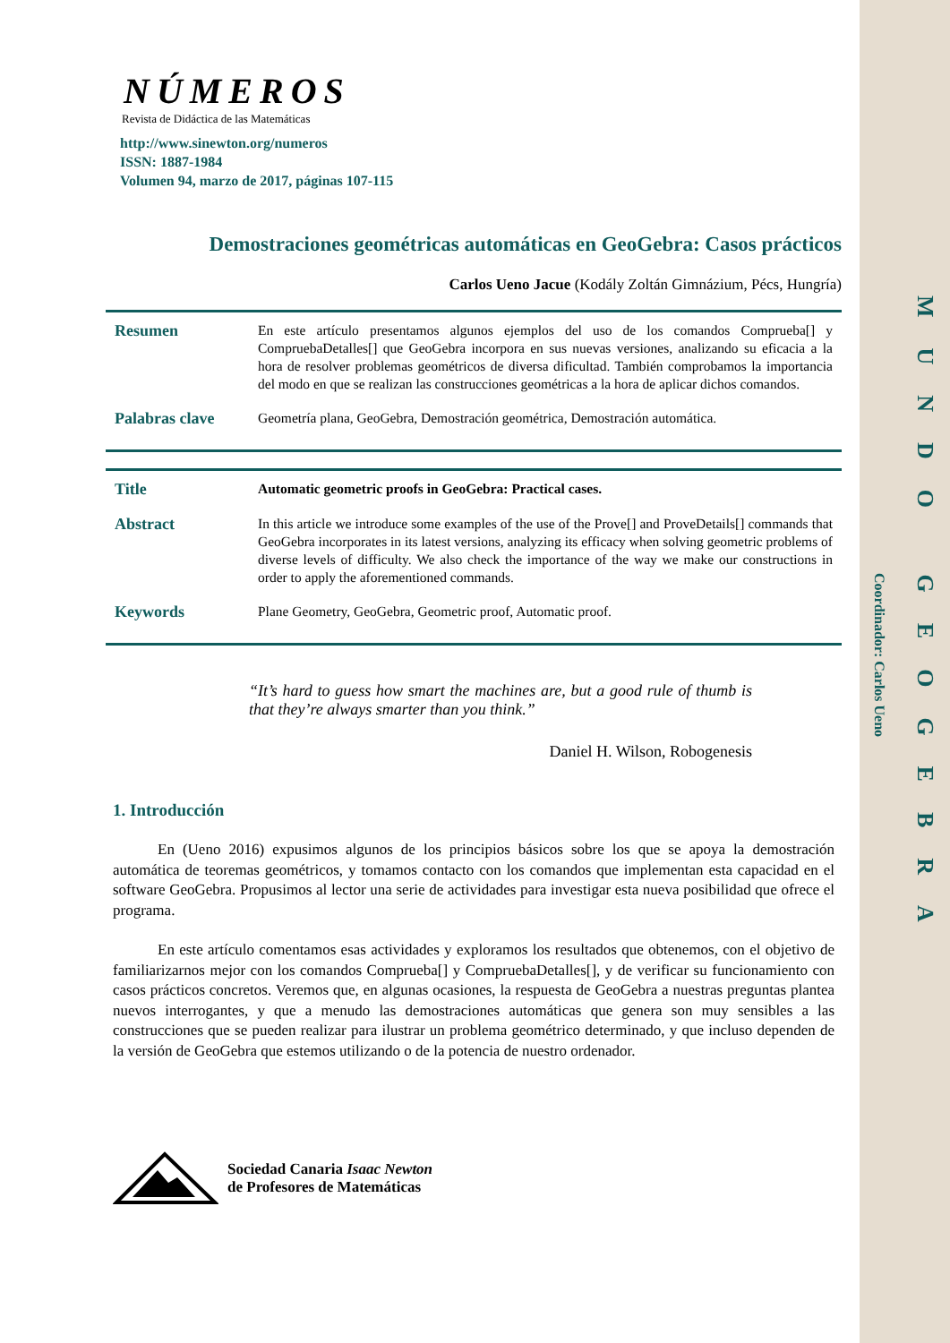Coordinador: Carlos Ueno
MUNDO GEOGEBRA
NÚMEROS
Revista de Didáctica de las Matemáticas
http://www.sinewton.org/numeros
ISSN: 1887-1984
Volumen 94, marzo de 2017, páginas 107-115
Demostraciones geométricas automáticas en GeoGebra: Casos prácticos
Carlos Ueno Jacue (Kodály Zoltán Gimnázium, Pécs, Hungría)
Resumen
En este artículo presentamos algunos ejemplos del uso de los comandos Comprueba[] y CompruebaDetalles[] que GeoGebra incorpora en sus nuevas versiones, analizando su eficacia a la hora de resolver problemas geométricos de diversa dificultad. También comprobamos la importancia del modo en que se realizan las construcciones geométricas a la hora de aplicar dichos comandos.
Palabras clave
Geometría plana, GeoGebra, Demostración geométrica, Demostración automática.
Title
Automatic geometric proofs in GeoGebra: Practical cases.
Abstract
In this article we introduce some examples of the use of the Prove[] and ProveDetails[] commands that GeoGebra incorporates in its latest versions, analyzing its efficacy when solving geometric problems of diverse levels of difficulty. We also check the importance of the way we make our constructions in order to apply the aforementioned commands.
Keywords
Plane Geometry, GeoGebra, Geometric proof, Automatic proof.
“It’s hard to guess how smart the machines are, but a good rule of thumb is that they’re always smarter than you think.”
Daniel H. Wilson, Robogenesis
1. Introducción
En (Ueno 2016) expusimos algunos de los principios básicos sobre los que se apoya la demostración automática de teoremas geométricos, y tomamos contacto con los comandos que implementan esta capacidad en el software GeoGebra. Propusimos al lector una serie de actividades para investigar esta nueva posibilidad que ofrece el programa.
En este artículo comentamos esas actividades y exploramos los resultados que obtenemos, con el objetivo de familiarizarnos mejor con los comandos Comprueba[] y CompruebaDetalles[], y de verificar su funcionamiento con casos prácticos concretos. Veremos que, en algunas ocasiones, la respuesta de GeoGebra a nuestras preguntas plantea nuevos interrogantes, y que a menudo las demostraciones automáticas que genera son muy sensibles a las construcciones que se pueden realizar para ilustrar un problema geométrico determinado, y que incluso dependen de la versión de GeoGebra que estemos utilizando o de la potencia de nuestro ordenador.
Sociedad Canaria Isaac Newton
de Profesores de Matemáticas